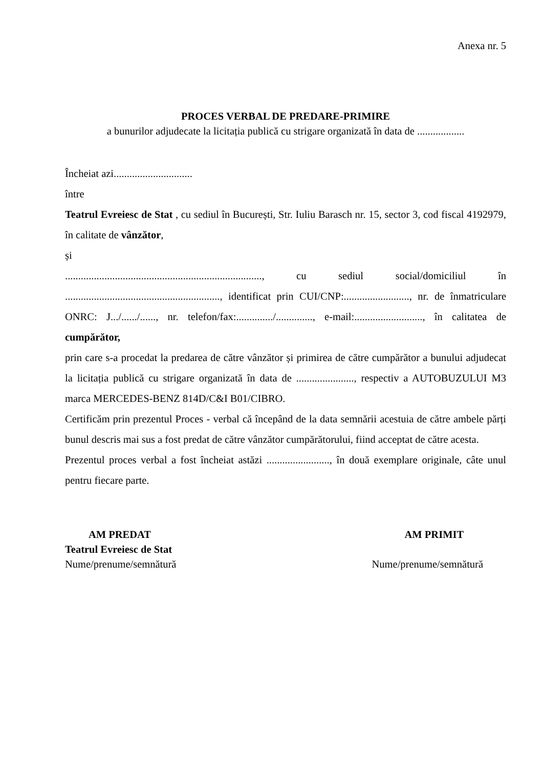Anexa nr. 5
PROCES VERBAL DE PREDARE-PRIMIRE
a bunurilor adjudecate la licitația publică cu strigare organizată în data de ..................
Încheiat azi..............................
între
Teatrul Evreiesc de Stat , cu sediul în București, Str. Iuliu Barasch nr. 15, sector 3, cod fiscal 4192979, în calitate de vânzător,
și
..........................................................................., cu sediul social/domiciliul în ..........................................................., identificat prin CUI/CNP:........................., nr. de înmatriculare ONRC: J.../....../......, nr. telefon/fax:............../.............., e-mail:.........................., în calitatea de cumpărător,
prin care s-a procedat la predarea de către vânzător și primirea de către cumpărător a bunului adjudecat la licitația publică cu strigare organizată în data de ......................, respectiv a AUTOBUZULUI M3 marca MERCEDES-BENZ 814D/C&I B01/CIBRO.
Certificăm prin prezentul Proces - verbal că începând de la data semnării acestuia de către ambele părți bunul descris mai sus a fost predat de către vânzător cumpărătorului, fiind acceptat de către acesta.
Prezentul proces verbal a fost încheiat astăzi ........................, în două exemplare originale, câte unul pentru fiecare parte.
AM PREDAT
Teatrul Evreiesc de Stat
Nume/prenume/semnătură
AM PRIMIT
Nume/prenume/semnătură